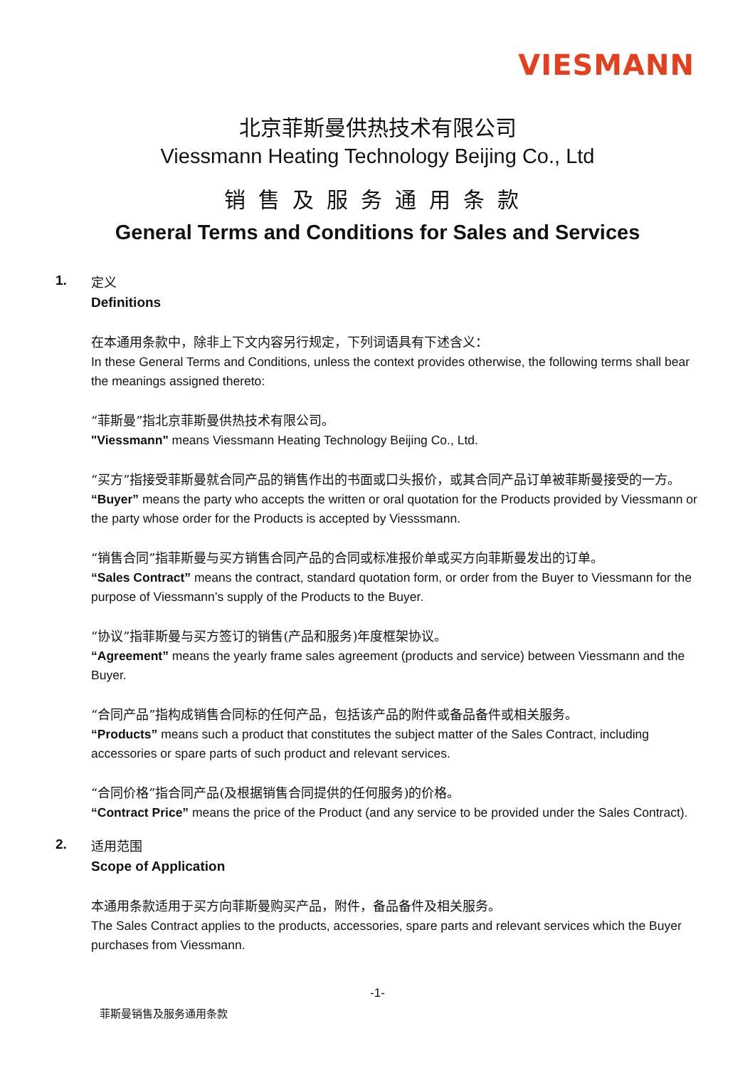VIESMANN
北京菲斯曼供热技术有限公司
Viessmann Heating Technology Beijing Co., Ltd
销售及服务通用条款
General Terms and Conditions for Sales and Services
1.
定义
Definitions
在本通用条款中，除非上下文内容另行规定，下列词语具有下述含义：
In these General Terms and Conditions, unless the context provides otherwise, the following terms shall bear the meanings assigned thereto:
“菲斯曼”指北京菲斯曼供热技术有限公司。
"Viessmann" means Viessmann Heating Technology Beijing Co., Ltd.
“买方”指接受菲斯曼就合同产品的销售作出的书面或口头报价，或其合同产品订单被菲斯曼接受的一方。
“Buyer” means the party who accepts the written or oral quotation for the Products provided by Viessmann or the party whose order for the Products is accepted by Viesssmann.
“销售合同”指菲斯曼与买方销售合同产品的合同或标准报价单或买方向菲斯曼发出的订单。
“Sales Contract” means the contract, standard quotation form, or order from the Buyer to Viessmann for the purpose of Viessmann’s supply of the Products to the Buyer.
“协议”指菲斯曼与买方签订的销售(产品和服务)年度框架协议。
“Agreement” means the yearly frame sales agreement (products and service) between Viessmann and the Buyer.
“合同产品”指构成销售合同标的任何产品，包括该产品的附件或备品备件或相关服务。
“Products” means such a product that constitutes the subject matter of the Sales Contract, including accessories or spare parts of such product and relevant services.
“合同价格”指合同产品(及根据销售合同提供的任何服务)的价格。
“Contract Price” means the price of the Product (and any service to be provided under the Sales Contract).
2.
适用范围
Scope of Application
本通用条款适用于买方向菲斯曼购买产品，附件，备品备件及相关服务。
The Sales Contract applies to the products, accessories, spare parts and relevant services which the Buyer purchases from Viessmann.
-1-
菲斯曼销售及服务通用条款